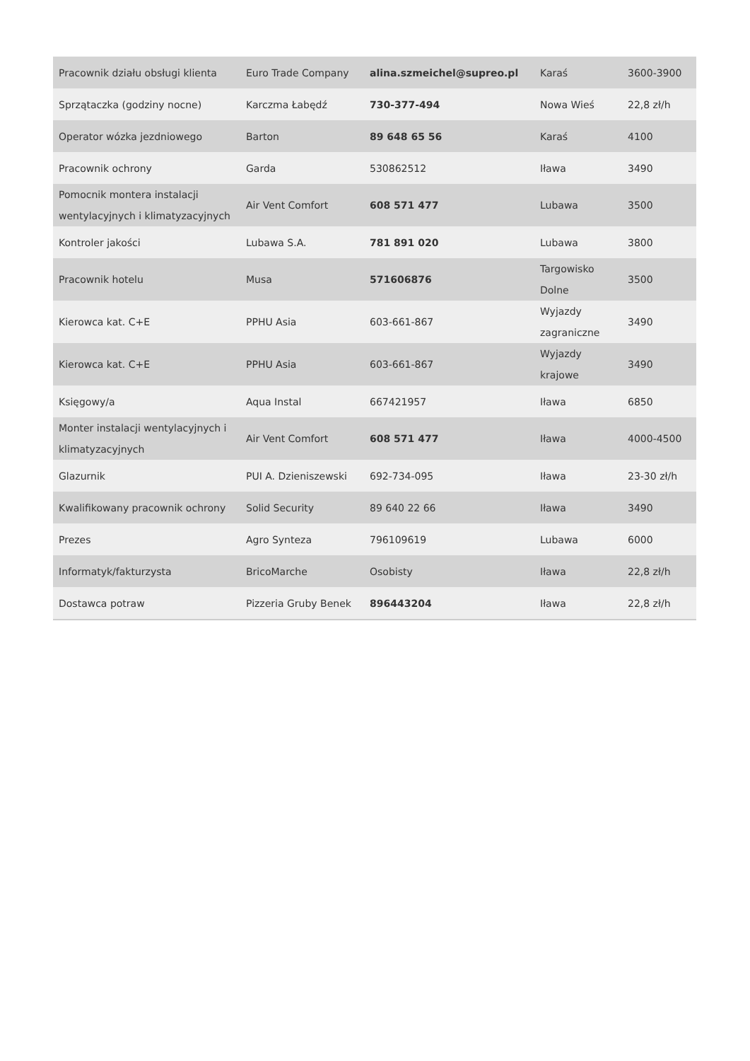| Pracownik działu obsługi klienta | Euro Trade Company | alina.szmeichel@supreo.pl | Karaś | 3600-3900 |
| Sprzątaczka (godziny nocne) | Karczma Łabędź | 730-377-494 | Nowa Wieś | 22,8 zł/h |
| Operator wózka jezdniowego | Barton | 89 648 65 56 | Karaś | 4100 |
| Pracownik ochrony | Garda | 530862512 | Iława | 3490 |
| Pomocnik montera instalacji wentylacyjnych i klimatyzacyjnych | Air Vent Comfort | 608 571 477 | Lubawa | 3500 |
| Kontroler jakości | Lubawa S.A. | 781 891 020 | Lubawa | 3800 |
| Pracownik hotelu | Musa | 571606876 | Targowisko Dolne | 3500 |
| Kierowca kat. C+E | PPHU Asia | 603-661-867 | Wyjazdy zagraniczne | 3490 |
| Kierowca kat. C+E | PPHU Asia | 603-661-867 | Wyjazdy krajowe | 3490 |
| Księgowy/a | Aqua Instal | 667421957 | Iława | 6850 |
| Monter instalacji wentylacyjnych i klimatyzacyjnych | Air Vent Comfort | 608 571 477 | Iława | 4000-4500 |
| Glazurnik | PUI A. Dzieniszewski | 692-734-095 | Iława | 23-30 zł/h |
| Kwalifikowany pracownik ochrony | Solid Security | 89 640 22 66 | Iława | 3490 |
| Prezes | Agro Synteza | 796109619 | Lubawa | 6000 |
| Informatyk/fakturzysta | BricoMarche | Osobisty | Iława | 22,8 zł/h |
| Dostawca potraw | Pizzeria Gruby Benek | 896443204 | Iława | 22,8 zł/h |